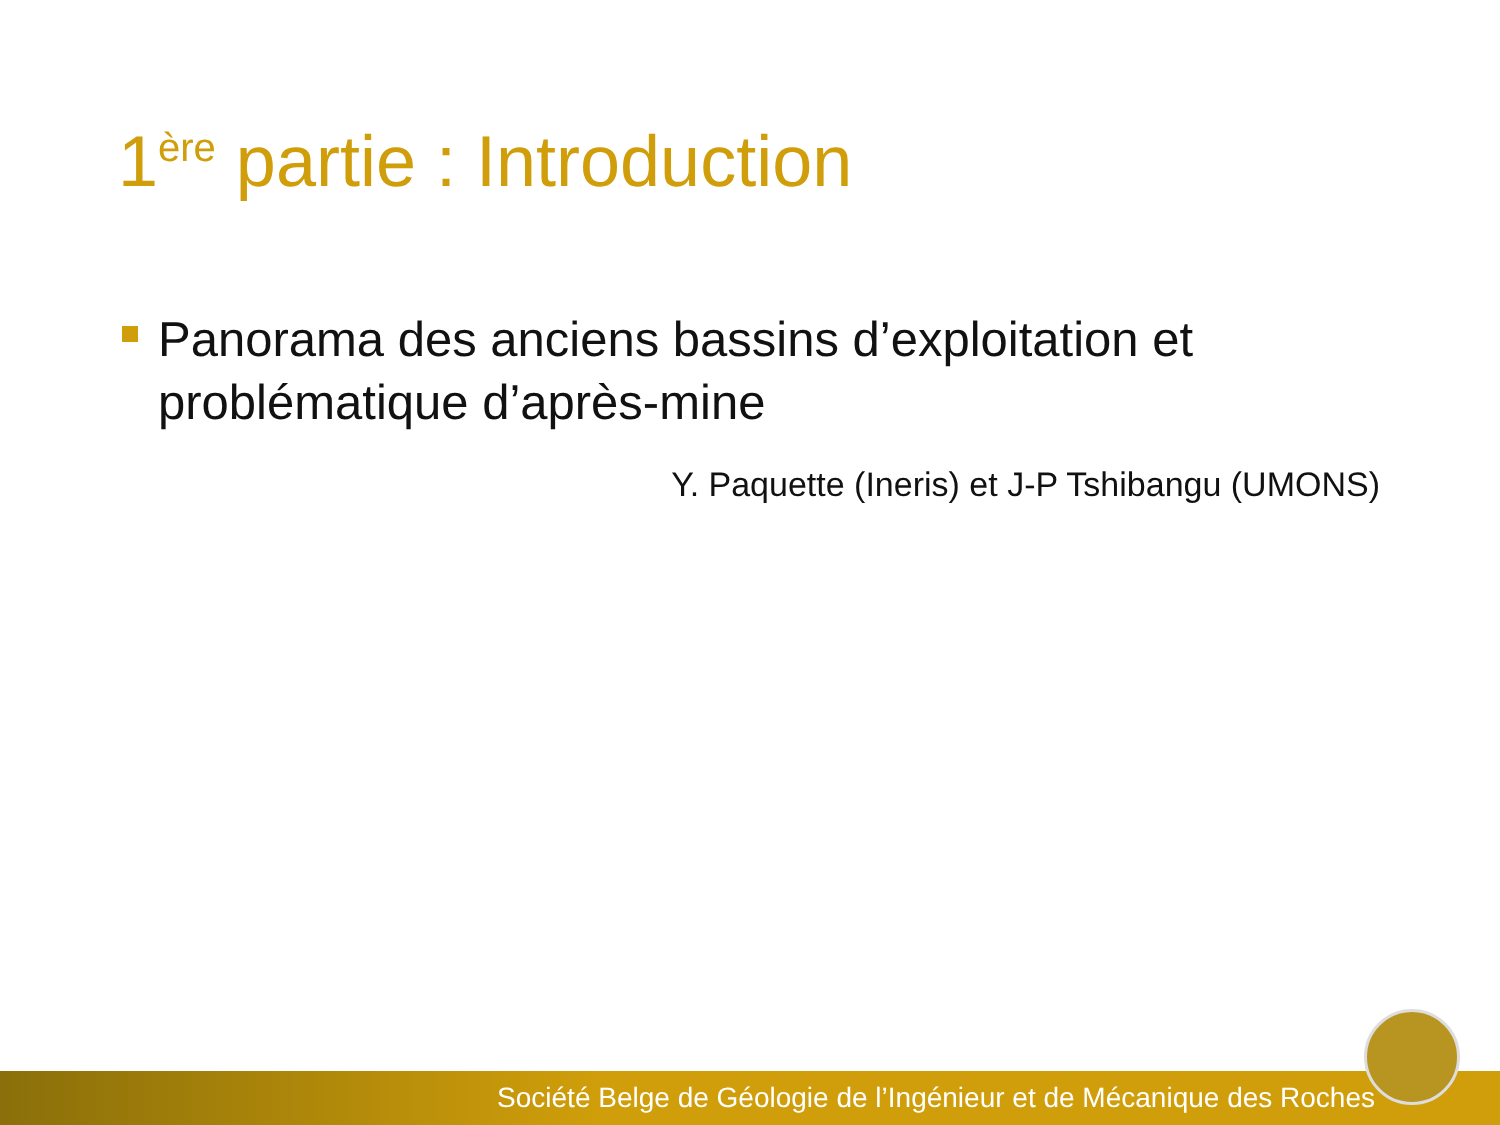1<sup>ère</sup> partie : Introduction
Panorama des anciens bassins d’exploitation et problématique d’après-mine
Y. Paquette (Ineris) et J-P Tshibangu (UMONS)
Société Belge de Géologie de l’Ingénieur et de Mécanique des Roches